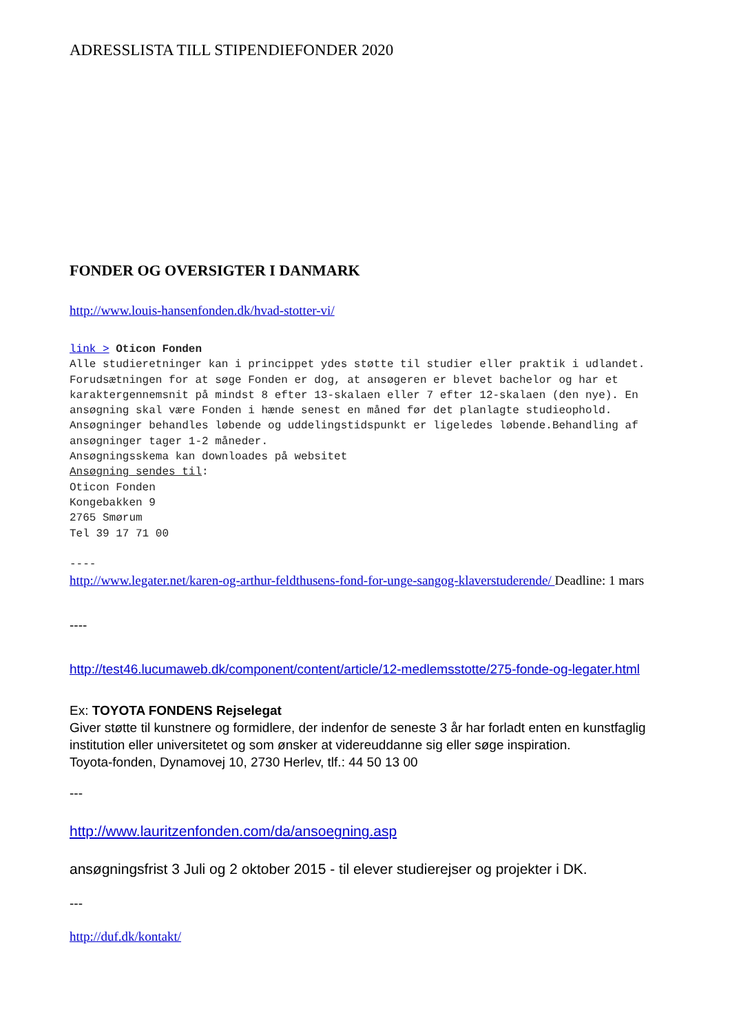ADRESSLISTA TILL STIPENDIEFONDER 2020
FONDER OG OVERSIGTER I DANMARK
http://www.louis-hansenfonden.dk/hvad-stotter-vi/
link > Oticon Fonden
Alle studieretninger kan i princippet ydes støtte til studier eller praktik i udlandet. Forudsætningen for at søge Fonden er dog, at ansøgeren er blevet bachelor og har et karaktergennemsnit på mindst 8 efter 13-skalaen eller 7 efter 12-skalaen (den nye). En ansøgning skal være Fonden i hænde senest en måned før det planlagte studieophold. Ansøgninger behandles løbende og uddelingstidspunkt er ligeledes løbende.Behandling af ansøgninger tager 1-2 måneder.
Ansøgningsskema kan downloades på websitet
Ansøgning sendes til:
Oticon Fonden
Kongebakken 9
2765 Smørum
Tel 39 17 71 00
----
http://www.legater.net/karen-og-arthur-feldthusens-fond-for-unge-sangog-klaverstuderende/ Deadline: 1 mars
----
http://test46.lucumaweb.dk/component/content/article/12-medlemsstotte/275-fonde-og-legater.html
Ex: TOYOTA FONDENS Rejselegat
Giver støtte til kunstnere og formidlere, der indenfor de seneste 3 år har forladt enten en kunstfaglig institution eller universitetet og som ønsker at videreuddanne sig eller søge inspiration.
Toyota-fonden, Dynamovej 10, 2730 Herlev, tlf.: 44 50 13 00
---
http://www.lauritzenfonden.com/da/ansoegning.asp
ansøgningsfrist 3 Juli og 2 oktober 2015 - til elever studierejser og projekter i DK.
---
http://duf.dk/kontakt/